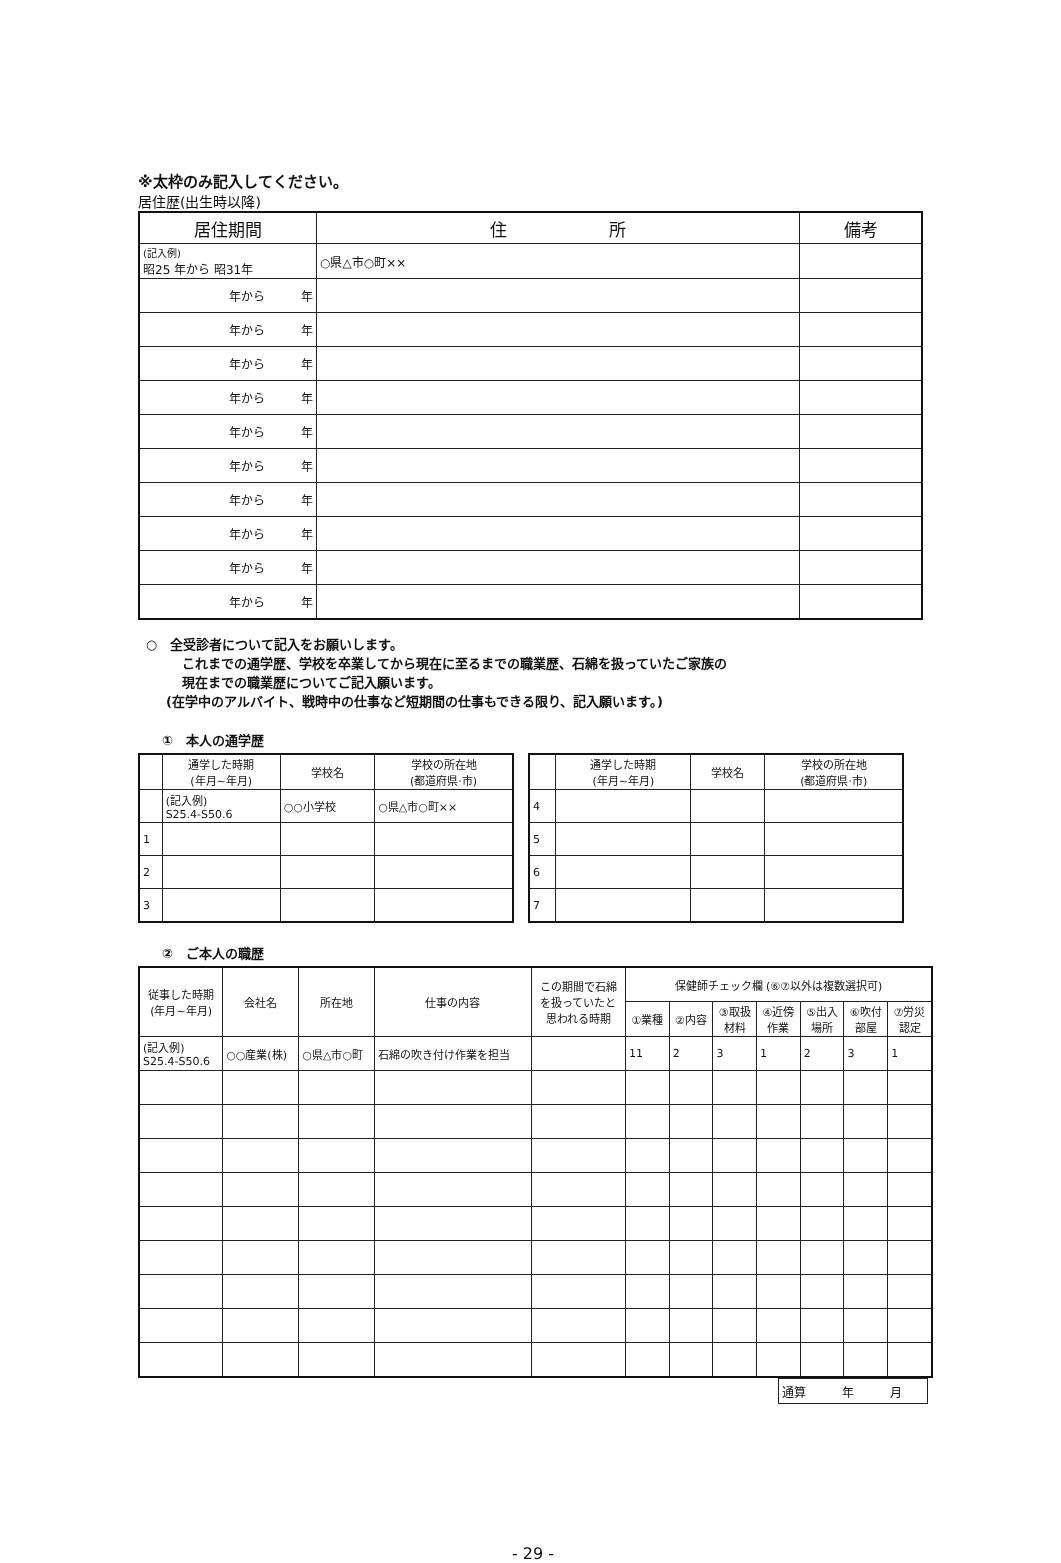※太枠のみ記入してください。
居住歴(出生時以降)
| 居住期間 | 住 所 | 備考 |
| --- | --- | --- |
| (記入例) 昭25 年から 昭31年 | ○県△市○町×× | |
| 年から 年 | | |
| 年から 年 | | |
| 年から 年 | | |
| 年から 年 | | |
| 年から 年 | | |
| 年から 年 | | |
| 年から 年 | | |
| 年から 年 | | |
| 年から 年 | | |
| 年から 年 | | |
○　全受診者について記入をお願いします。
これまでの通学歴、学校を卒業してから現在に至るまでの職業歴、石綿を扱っていたご家族の
現在までの職業歴についてご記入願います。
(在学中のアルバイト、戦時中の仕事など短期間の仕事もできる限り、記入願います。)
①　本人の通学歴
| | 通学した時期 (年月~年月) | 学校名 | 学校の所在地 (都道府県·市) |
| --- | --- | --- | --- |
| | (記入例) S25.4-S50.6 | ○○小学校 | ○県△市○町×× |
| 1 | | | |
| 2 | | | |
| 3 | | | |
| | 通学した時期 (年月~年月) | 学校名 | 学校の所在地 (都道府県·市) |
| --- | --- | --- | --- |
| 4 | | | |
| 5 | | | |
| 6 | | | |
| 7 | | | |
②　ご本人の職歴
| 従事した時期 (年月~年月) | 会社名 | 所在地 | 仕事の内容 | この期間で石綿 を扱っていたと 思われる時期 | 保健師チェック欄 (⑥⑦以外は複数選択可) | | | | | | |
| --- | --- | --- | --- | --- | --- | --- | --- | --- | --- | --- | --- |
| | | | | | ①業種 | ②内容 | ③取扱 材料 | ④近傍 作業 | ⑤出入 場所 | ⑥吹付 部屋 | ⑦労災 認定 |
| (記入例) S25.4-S50.6 | ○○産業(株) | ○県△市○町 | 石綿の吹き付け作業を担当 | | 11 | 2 | 3 | 1 | 2 | 3 | 1 |
| 通算 年 月 |
- 29 -